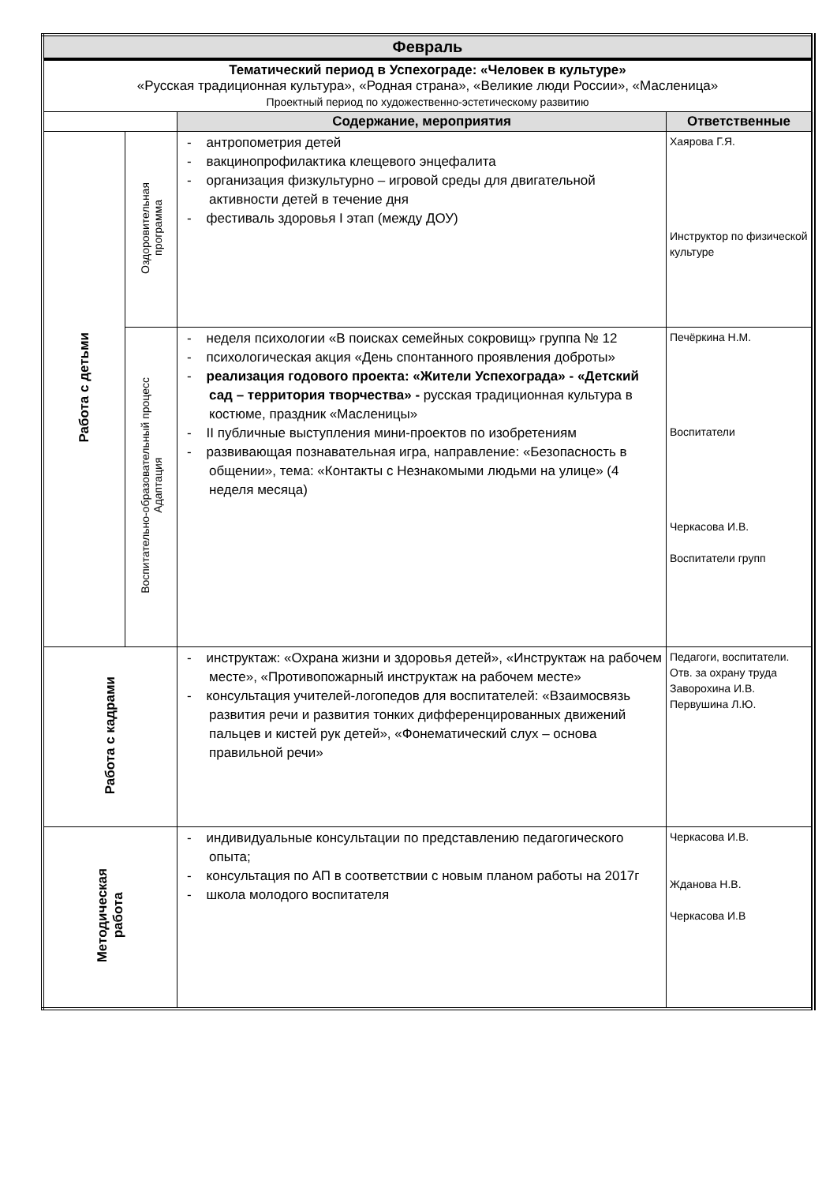| Февраль | | | |
| Тематический период в Успехограде: «Человек в культуре» «Русская традиционная культура», «Родная страна», «Великие люди России», «Масленица» Проектный период по художественно-эстетическому развитию | | | |
| | | Содержание, мероприятия | Ответственные |
| Работа с детьми | Оздоровительная программа | - антропометрия детей - вакцинопрофилактика клещевого энцефалита - организация физкультурно – игровой среды для двигательной активности детей в течение дня - фестиваль здоровья I этап (между ДОУ) | Хаярова Г.Я. Инструктор по физической культуре |
| | Воспитательно-образовательный процесс Адаптация | - неделя психологии «В поисках семейных сокровищ» группа № 12 - психологическая акция «День спонтанного проявления доброты» - реализация годового проекта: «Жители Успехограда» - «Детский сад – территория творчества» - русская традиционная культура в костюме, праздник «Масленицы» - II публичные выступления мини-проектов по изобретениям - развивающая познавательная игра, направление: «Безопасность в общении», тема: «Контакты с Незнакомыми людьми на улице» (4 неделя месяца) | Печёркина Н.М. Воспитатели Черкасова И.В. Воспитатели групп |
| Работа с кадрами | | - инструктаж: «Охрана жизни и здоровья детей», «Инструктаж на рабочем месте», «Противопожарный инструктаж на рабочем месте» - консультация учителей-логопедов для воспитателей: «Взаимосвязь развития речи и развития тонких дифференцированных движений пальцев и кистей рук детей», «Фонематический слух – основа правильной речи» | Педагоги, воспитатели. Отв. за охрану труда Заворохина И.В. Первушина Л.Ю. |
| Методическая работа | | - индивидуальные консультации по представлению педагогического опыта; - консультация по АП в соответствии с новым планом работы на 2017г - школа молодого воспитателя | Черкасова И.В. Жданова Н.В. Черкасова И.В |